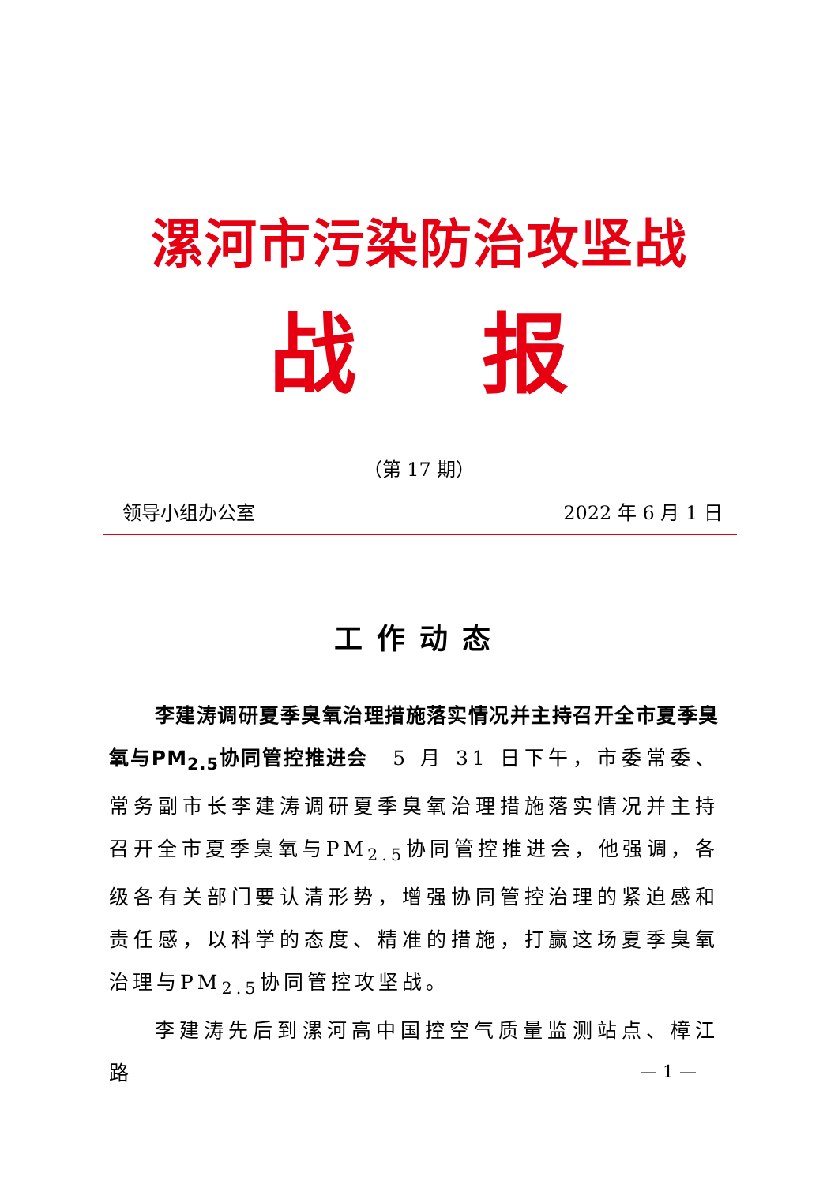漯河市污染防治攻坚战
战 报
（第 17 期）
领导小组办公室 2022 年 6 月 1 日
工作动态
李建涛调研夏季臭氧治理措施落实情况并主持召开全市夏季臭氧与PM<sub>2.5</sub>协同管控推进会　5 月 31 日下午，市委常委、常务副市长李建涛调研夏季臭氧治理措施落实情况并主持召开全市夏季臭氧与PM<sub>2.5</sub>协同管控推进会，他强调，各级各有关部门要认清形势，增强协同管控治理的紧迫感和责任感，以科学的态度、精准的措施，打赢这场夏季臭氧治理与PM<sub>2.5</sub>协同管控攻坚战。
李建涛先后到漯河高中国控空气质量监测站点、樟江路
— 1 —